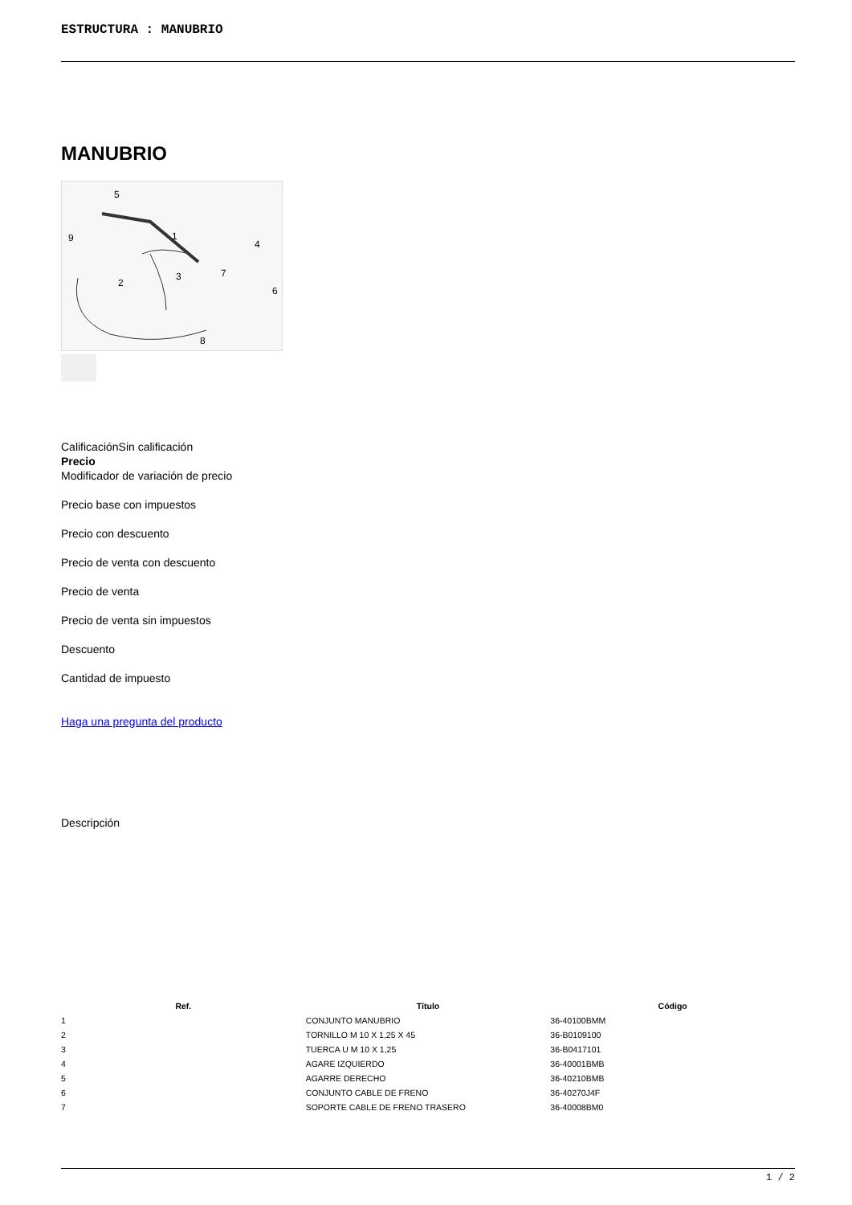ESTRUCTURA : MANUBRIO
MANUBRIO
5
1
4
9
2
3
7
6
8
CalificaciónSin calificación
Precio
Modificador de variación de precio
Precio base con impuestos
Precio con descuento
Precio de venta con descuento
Precio de venta
Precio de venta sin impuestos
Descuento
Cantidad de impuesto
Haga una pregunta del producto
Descripción
| Ref. | Título | Código |
| --- | --- | --- |
| 1 | CONJUNTO MANUBRIO | 36-40100BMM |
| 2 | TORNILLO M 10 X 1,25 X 45 | 36-B0109100 |
| 3 | TUERCA U M 10 X 1,25 | 36-B0417101 |
| 4 | AGARE IZQUIERDO | 36-40001BMB |
| 5 | AGARRE DERECHO | 36-40210BMB |
| 6 | CONJUNTO CABLE DE FRENO | 36-40270J4F |
| 7 | SOPORTE CABLE DE FRENO TRASERO | 36-40008BM0 |
1 / 2